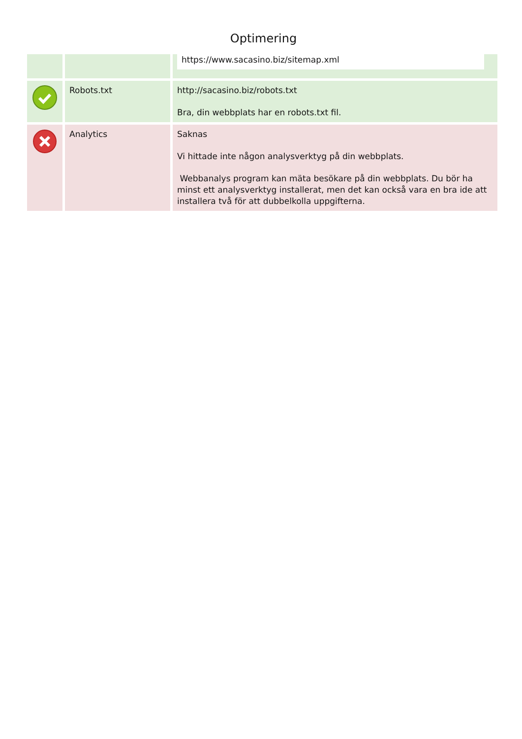Optimering
| | | https://www.sacasino.biz/sitemap.xml |
| | Robots.txt | http://sacasino.biz/robots.txt Bra, din webbplats har en robots.txt fil. |
| | Analytics | Saknas Vi hittade inte någon analysverktyg på din webbplats. Webbanalys program kan mäta besökare på din webbplats. Du bör ha minst ett analysverktyg installerat, men det kan också vara en bra ide att installera två för att dubbelkolla uppgifterna. |